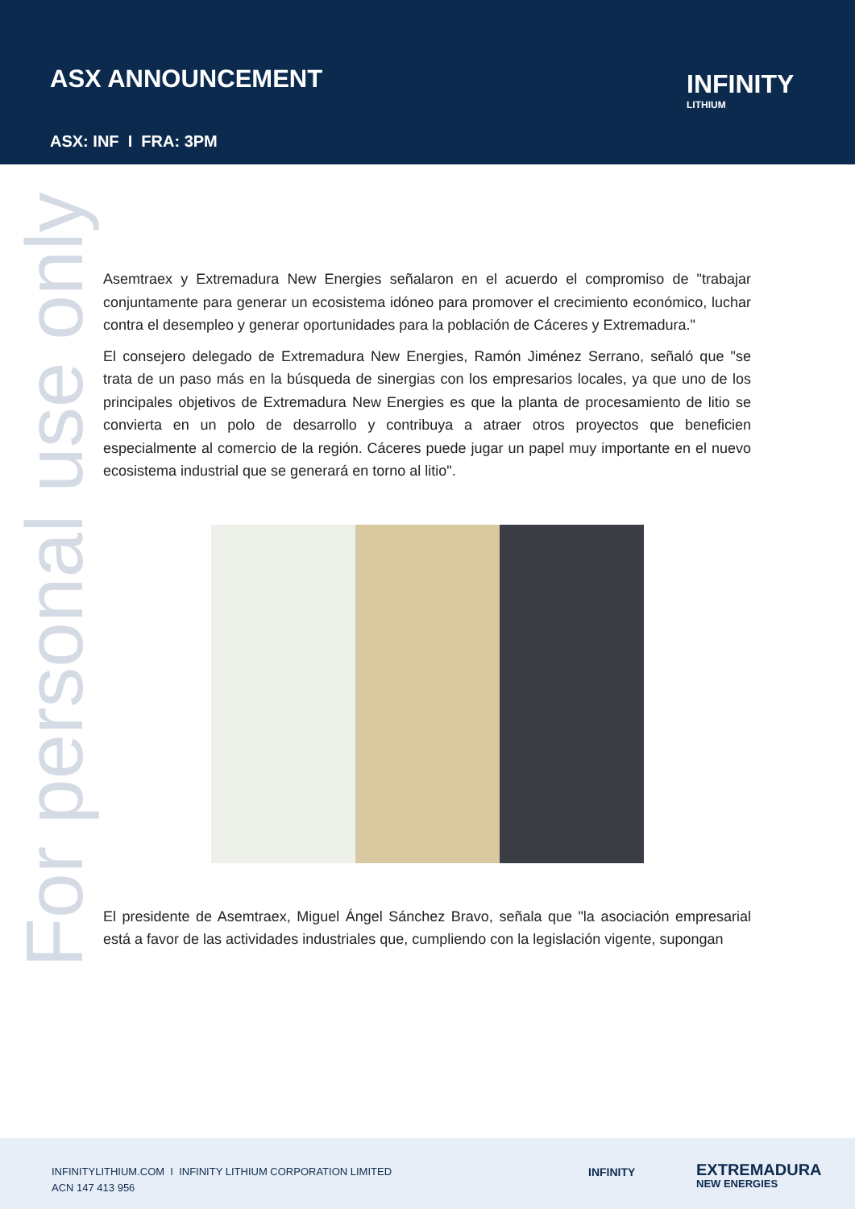ASX ANNOUNCEMENT
ASX: INF I FRA: 3PM
INFINITY
LITHIUM
For personal use only
Asemtraex y Extremadura New Energies señalaron en el acuerdo el compromiso de "trabajar conjuntamente para generar un ecosistema idóneo para promover el crecimiento económico, luchar contra el desempleo y generar oportunidades para la población de Cáceres y Extremadura."
El consejero delegado de Extremadura New Energies, Ramón Jiménez Serrano, señaló que "se trata de un paso más en la búsqueda de sinergias con los empresarios locales, ya que uno de los principales objetivos de Extremadura New Energies es que la planta de procesamiento de litio se convierta en un polo de desarrollo y contribuya a atraer otros proyectos que beneficien especialmente al comercio de la región. Cáceres puede jugar un papel muy importante en el nuevo ecosistema industrial que se generará en torno al litio".
El presidente de Asemtraex, Miguel Ángel Sánchez Bravo, señala que "la asociación empresarial está a favor de las actividades industriales que, cumpliendo con la legislación vigente, supongan
INFINITYLITHIUM.COM I INFINITY LITHIUM CORPORATION LIMITED
ACN 147 413 956
INFINITY EXTREMADURA
NEW ENERGIES